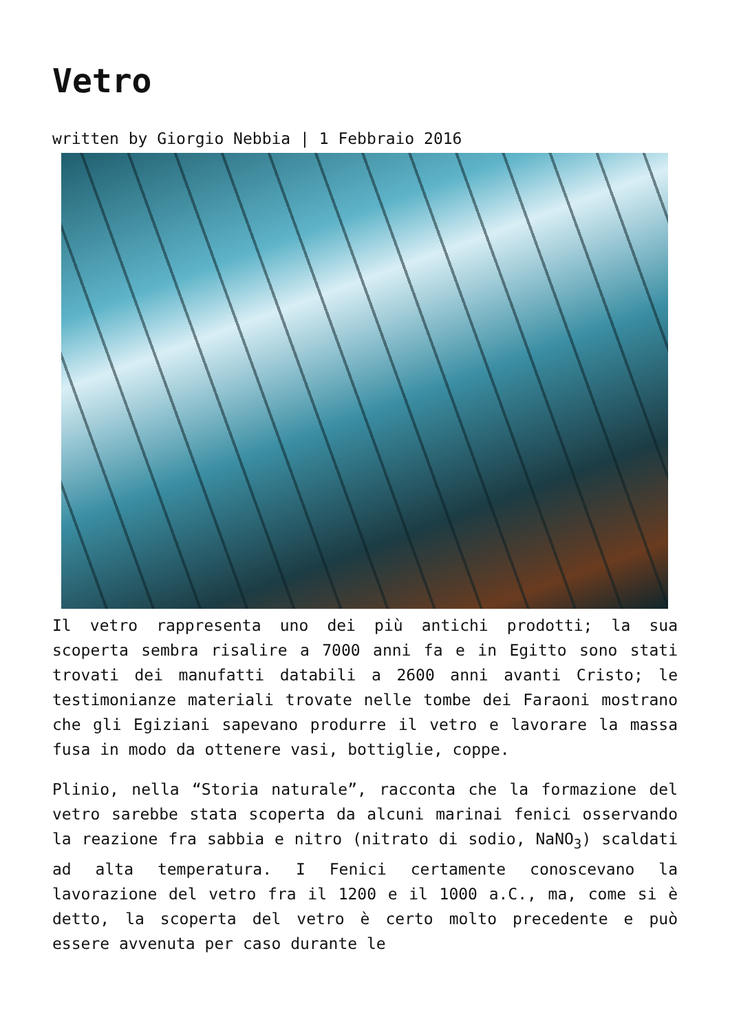Vetro
written by Giorgio Nebbia | 1 Febbraio 2016
Il vetro rappresenta uno dei più antichi prodotti; la sua scoperta sembra risalire a 7000 anni fa e in Egitto sono stati trovati dei manufatti databili a 2600 anni avanti Cristo; le testimonianze materiali trovate nelle tombe dei Faraoni mostrano che gli Egiziani sapevano produrre il vetro e lavorare la massa fusa in modo da ottenere vasi, bottiglie, coppe.
Plinio, nella “Storia naturale”, racconta che la formazione del vetro sarebbe stata scoperta da alcuni marinai fenici osservando la reazione fra sabbia e nitro (nitrato di sodio, NaNO<sub>3</sub>) scaldati ad alta temperatura. I Fenici certamente conoscevano la lavorazione del vetro fra il 1200 e il 1000 a.C., ma, come si è detto, la scoperta del vetro è certo molto precedente e può essere avvenuta per caso durante le